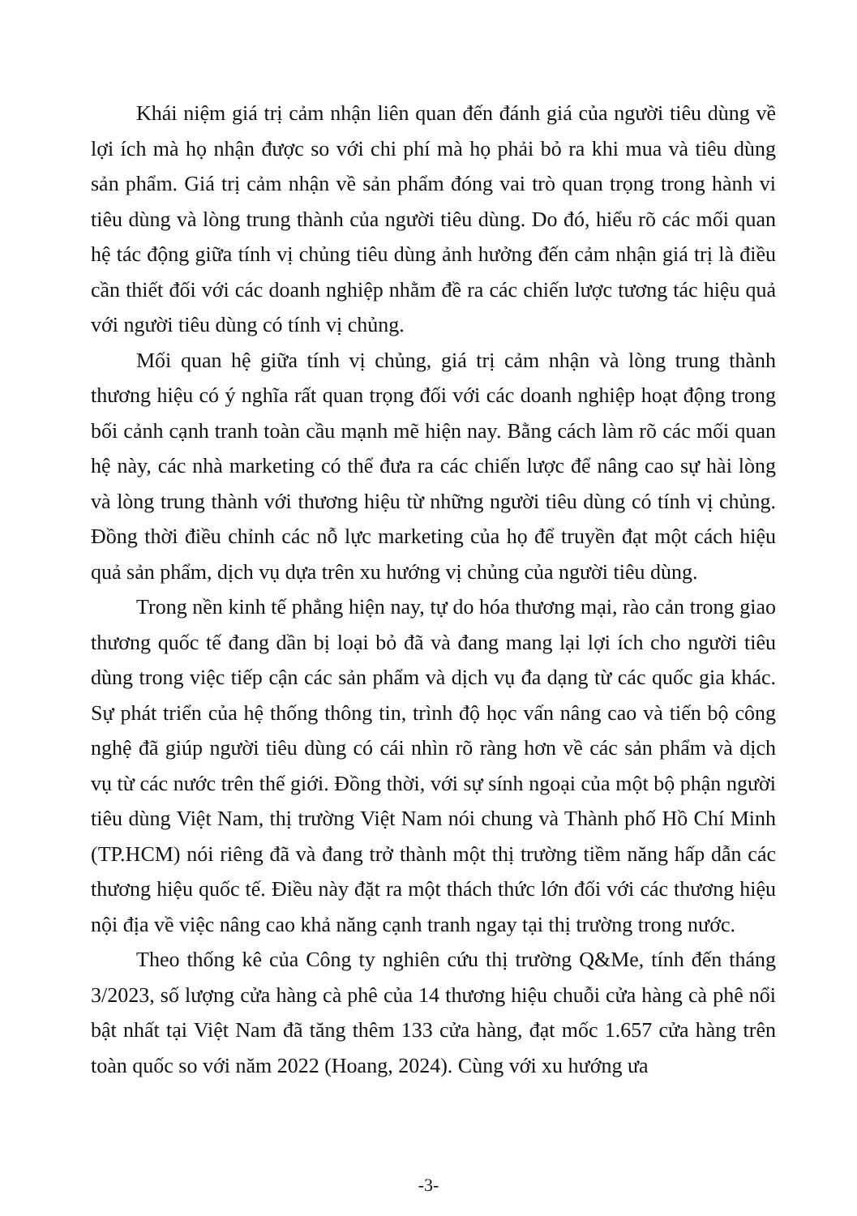Khái niệm giá trị cảm nhận liên quan đến đánh giá của người tiêu dùng về lợi ích mà họ nhận được so với chi phí mà họ phải bỏ ra khi mua và tiêu dùng sản phẩm. Giá trị cảm nhận về sản phẩm đóng vai trò quan trọng trong hành vi tiêu dùng và lòng trung thành của người tiêu dùng. Do đó, hiểu rõ các mối quan hệ tác động giữa tính vị chủng tiêu dùng ảnh hưởng đến cảm nhận giá trị là điều cần thiết đối với các doanh nghiệp nhằm đề ra các chiến lược tương tác hiệu quả với người tiêu dùng có tính vị chủng.
Mối quan hệ giữa tính vị chủng, giá trị cảm nhận và lòng trung thành thương hiệu có ý nghĩa rất quan trọng đối với các doanh nghiệp hoạt động trong bối cảnh cạnh tranh toàn cầu mạnh mẽ hiện nay. Bằng cách làm rõ các mối quan hệ này, các nhà marketing có thể đưa ra các chiến lược để nâng cao sự hài lòng và lòng trung thành với thương hiệu từ những người tiêu dùng có tính vị chủng. Đồng thời điều chỉnh các nỗ lực marketing của họ để truyền đạt một cách hiệu quả sản phẩm, dịch vụ dựa trên xu hướng vị chủng của người tiêu dùng.
Trong nền kinh tế phẳng hiện nay, tự do hóa thương mại, rào cản trong giao thương quốc tế đang dần bị loại bỏ đã và đang mang lại lợi ích cho người tiêu dùng trong việc tiếp cận các sản phẩm và dịch vụ đa dạng từ các quốc gia khác. Sự phát triển của hệ thống thông tin, trình độ học vấn nâng cao và tiến bộ công nghệ đã giúp người tiêu dùng có cái nhìn rõ ràng hơn về các sản phẩm và dịch vụ từ các nước trên thế giới. Đồng thời, với sự sính ngoại của một bộ phận người tiêu dùng Việt Nam, thị trường Việt Nam nói chung và Thành phố Hồ Chí Minh (TP.HCM) nói riêng đã và đang trở thành một thị trường tiềm năng hấp dẫn các thương hiệu quốc tế. Điều này đặt ra một thách thức lớn đối với các thương hiệu nội địa về việc nâng cao khả năng cạnh tranh ngay tại thị trường trong nước.
Theo thống kê của Công ty nghiên cứu thị trường Q&Me, tính đến tháng 3/2023, số lượng cửa hàng cà phê của 14 thương hiệu chuỗi cửa hàng cà phê nổi bật nhất tại Việt Nam đã tăng thêm 133 cửa hàng, đạt mốc 1.657 cửa hàng trên toàn quốc so với năm 2022 (Hoang, 2024). Cùng với xu hướng ưa
-3-